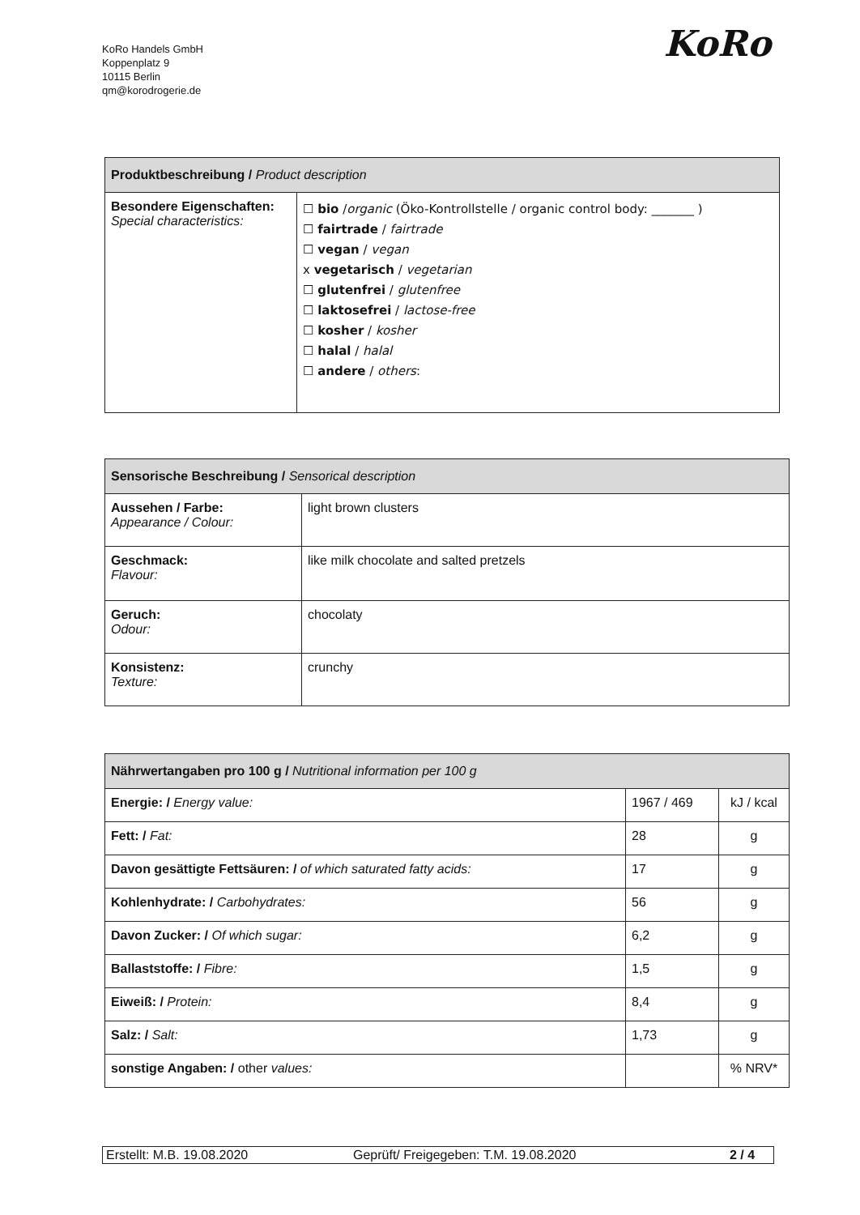KoRo Handels GmbH
Koppenplatz 9
10115 Berlin
qm@korodrogerie.de
KoRo
| Produktbeschreibung / Product description | |
| --- | --- |
| Besondere Eigenschaften: Special characteristics: | ☐ bio / organic (Öko-Kontrollstelle / organic control body: _______ ) ☐ fairtrade / fairtrade ☐ vegan / vegan x vegetarisch / vegetarian ☐ glutenfrei / glutenfree ☐ laktosefrei / lactose-free ☐ kosher / kosher ☐ halal / halal ☐ andere / others : |
| Sensorische Beschreibung / Sensorical description | |
| --- | --- |
| Aussehen / Farbe: Appearance / Colour: | light brown clusters |
| Geschmack: Flavour: | like milk chocolate and salted pretzels |
| Geruch: Odour: | chocolaty |
| Konsistenz: Texture: | crunchy |
| Nährwertangaben pro 100 g / Nutritional information per 100 g | | |
| --- | --- | --- |
| Energie: / Energy value: | 1967 / 469 | kJ / kcal |
| Fett: / Fat: | 28 | g |
| Davon gesättigte Fettsäuren: / of which saturated fatty acids: | 17 | g |
| Kohlenhydrate: / Carbohydrates: | 56 | g |
| Davon Zucker: / Of which sugar: | 6,2 | g |
| Ballaststoffe: / Fibre: | 1,5 | g |
| Eiweiß: / Protein: | 8,4 | g |
| Salz: / Salt: | 1,73 | g |
| sonstige Angaben: / other values: | | % NRV* |
Erstellt: M.B. 19.08.2020 Geprüft/ Freigegeben: T.M. 19.08.2020 2 / 4